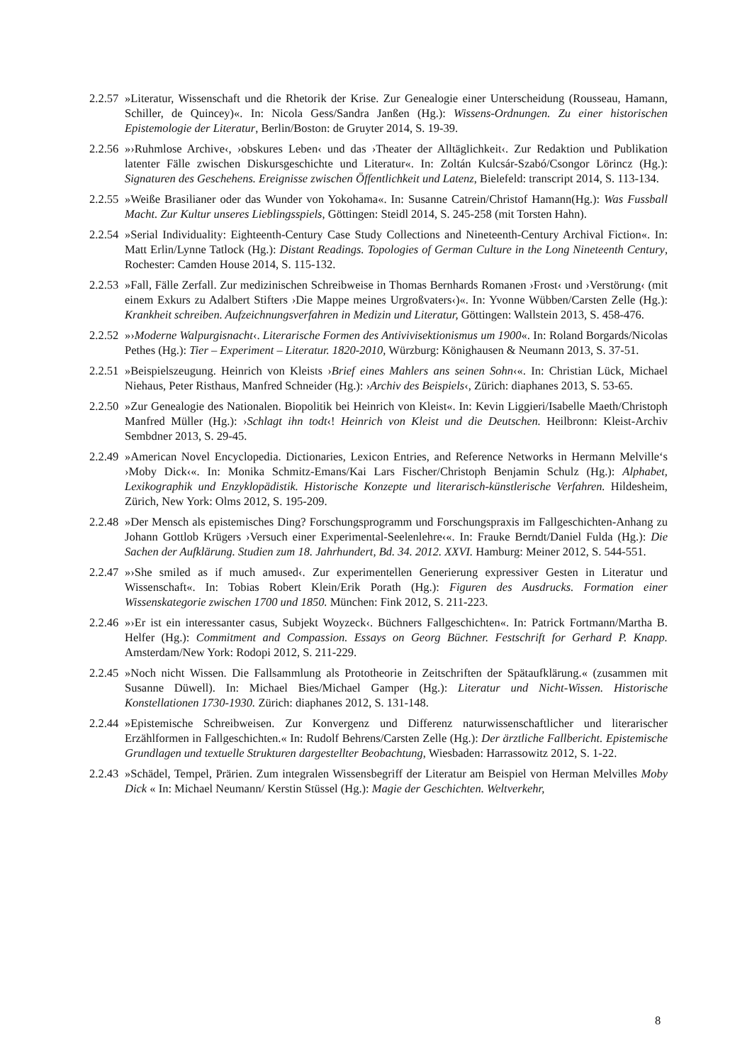2.2.57 »Literatur, Wissenschaft und die Rhetorik der Krise. Zur Genealogie einer Unterscheidung (Rousseau, Hamann, Schiller, de Quincey)«. In: Nicola Gess/Sandra Janßen (Hg.): Wissens-Ordnungen. Zu einer historischen Epistemologie der Literatur, Berlin/Boston: de Gruyter 2014, S. 19-39.
2.2.56 »›Ruhmlose Archive‹, ›obskures Leben‹ und das ›Theater der Alltäglichkeit‹. Zur Redaktion und Publikation latenter Fälle zwischen Diskursgeschichte und Literatur«. In: Zoltán Kulcsár-Szabó/Csongor Lörincz (Hg.): Signaturen des Geschehens. Ereignisse zwischen Öffentlichkeit und Latenz, Bielefeld: transcript 2014, S. 113-134.
2.2.55 »Weiße Brasilianer oder das Wunder von Yokohama«. In: Susanne Catrein/Christof Hamann(Hg.): Was Fussball Macht. Zur Kultur unseres Lieblingsspiels, Göttingen: Steidl 2014, S. 245-258 (mit Torsten Hahn).
2.2.54 »Serial Individuality: Eighteenth-Century Case Study Collections and Nineteenth-Century Archival Fiction«. In: Matt Erlin/Lynne Tatlock (Hg.): Distant Readings. Topologies of German Culture in the Long Nineteenth Century, Rochester: Camden House 2014, S. 115-132.
2.2.53 »Fall, Fälle Zerfall. Zur medizinischen Schreibweise in Thomas Bernhards Romanen ›Frost‹ und ›Verstörung‹ (mit einem Exkurs zu Adalbert Stifters ›Die Mappe meines Urgroßvaters‹)«. In: Yvonne Wübben/Carsten Zelle (Hg.): Krankheit schreiben. Aufzeichnungsverfahren in Medizin und Literatur, Göttingen: Wallstein 2013, S. 458-476.
2.2.52 »›Moderne Walpurgisnacht‹. Literarische Formen des Antivivisektionismus um 1900«. In: Roland Borgards/Nicolas Pethes (Hg.): Tier – Experiment – Literatur. 1820-2010, Würzburg: Könighausen & Neumann 2013, S. 37-51.
2.2.51 »Beispielszeugung. Heinrich von Kleists ›Brief eines Mahlers ans seinen Sohn‹«. In: Christian Lück, Michael Niehaus, Peter Risthaus, Manfred Schneider (Hg.): ›Archiv des Beispiels‹, Zürich: diaphanes 2013, S. 53-65.
2.2.50 »Zur Genealogie des Nationalen. Biopolitik bei Heinrich von Kleist«. In: Kevin Liggieri/Isabelle Maeth/Christoph Manfred Müller (Hg.): ›Schlagt ihn todt‹! Heinrich von Kleist und die Deutschen. Heilbronn: Kleist-Archiv Sembdner 2013, S. 29-45.
2.2.49 »American Novel Encyclopedia. Dictionaries, Lexicon Entries, and Reference Networks in Hermann Melville‘s ›Moby Dick‹«. In: Monika Schmitz-Emans/Kai Lars Fischer/Christoph Benjamin Schulz (Hg.): Alphabet, Lexikographik und Enzyklopädistik. Historische Konzepte und literarisch-künstlerische Verfahren. Hildesheim, Zürich, New York: Olms 2012, S. 195-209.
2.2.48 »Der Mensch als epistemisches Ding? Forschungsprogramm und Forschungspraxis im Fallgeschichten-Anhang zu Johann Gottlob Krügers ›Versuch einer Experimental-Seelenlehre‹«. In: Frauke Berndt/Daniel Fulda (Hg.): Die Sachen der Aufklärung. Studien zum 18. Jahrhundert, Bd. 34. 2012. XXVI. Hamburg: Meiner 2012, S. 544-551.
2.2.47 »›She smiled as if much amused‹. Zur experimentellen Generierung expressiver Gesten in Literatur und Wissenschaft«. In: Tobias Robert Klein/Erik Porath (Hg.): Figuren des Ausdrucks. Formation einer Wissenskategorie zwischen 1700 und 1850. München: Fink 2012, S. 211-223.
2.2.46 »›Er ist ein interessanter casus, Subjekt Woyzeck‹. Büchners Fallgeschichten«. In: Patrick Fortmann/Martha B. Helfer (Hg.): Commitment and Compassion. Essays on Georg Büchner. Festschrift for Gerhard P. Knapp. Amsterdam/New York: Rodopi 2012, S. 211-229.
2.2.45 »Noch nicht Wissen. Die Fallsammlung als Prototheorie in Zeitschriften der Spätaufklärung.« (zusammen mit Susanne Düwell). In: Michael Bies/Michael Gamper (Hg.): Literatur und Nicht-Wissen. Historische Konstellationen 1730-1930. Zürich: diaphanes 2012, S. 131-148.
2.2.44 »Epistemische Schreibweisen. Zur Konvergenz und Differenz naturwissenschaftlicher und literarischer Erzählformen in Fallgeschichten.« In: Rudolf Behrens/Carsten Zelle (Hg.): Der ärztliche Fallbericht. Epistemische Grundlagen und textuelle Strukturen dargestellter Beobachtung, Wiesbaden: Harrassowitz 2012, S. 1-22.
2.2.43 »Schädel, Tempel, Prärien. Zum integralen Wissensbegriff der Literatur am Beispiel von Herman Melvilles Moby Dick « In: Michael Neumann/ Kerstin Stüssel (Hg.): Magie der Geschichten. Weltverkehr,
8